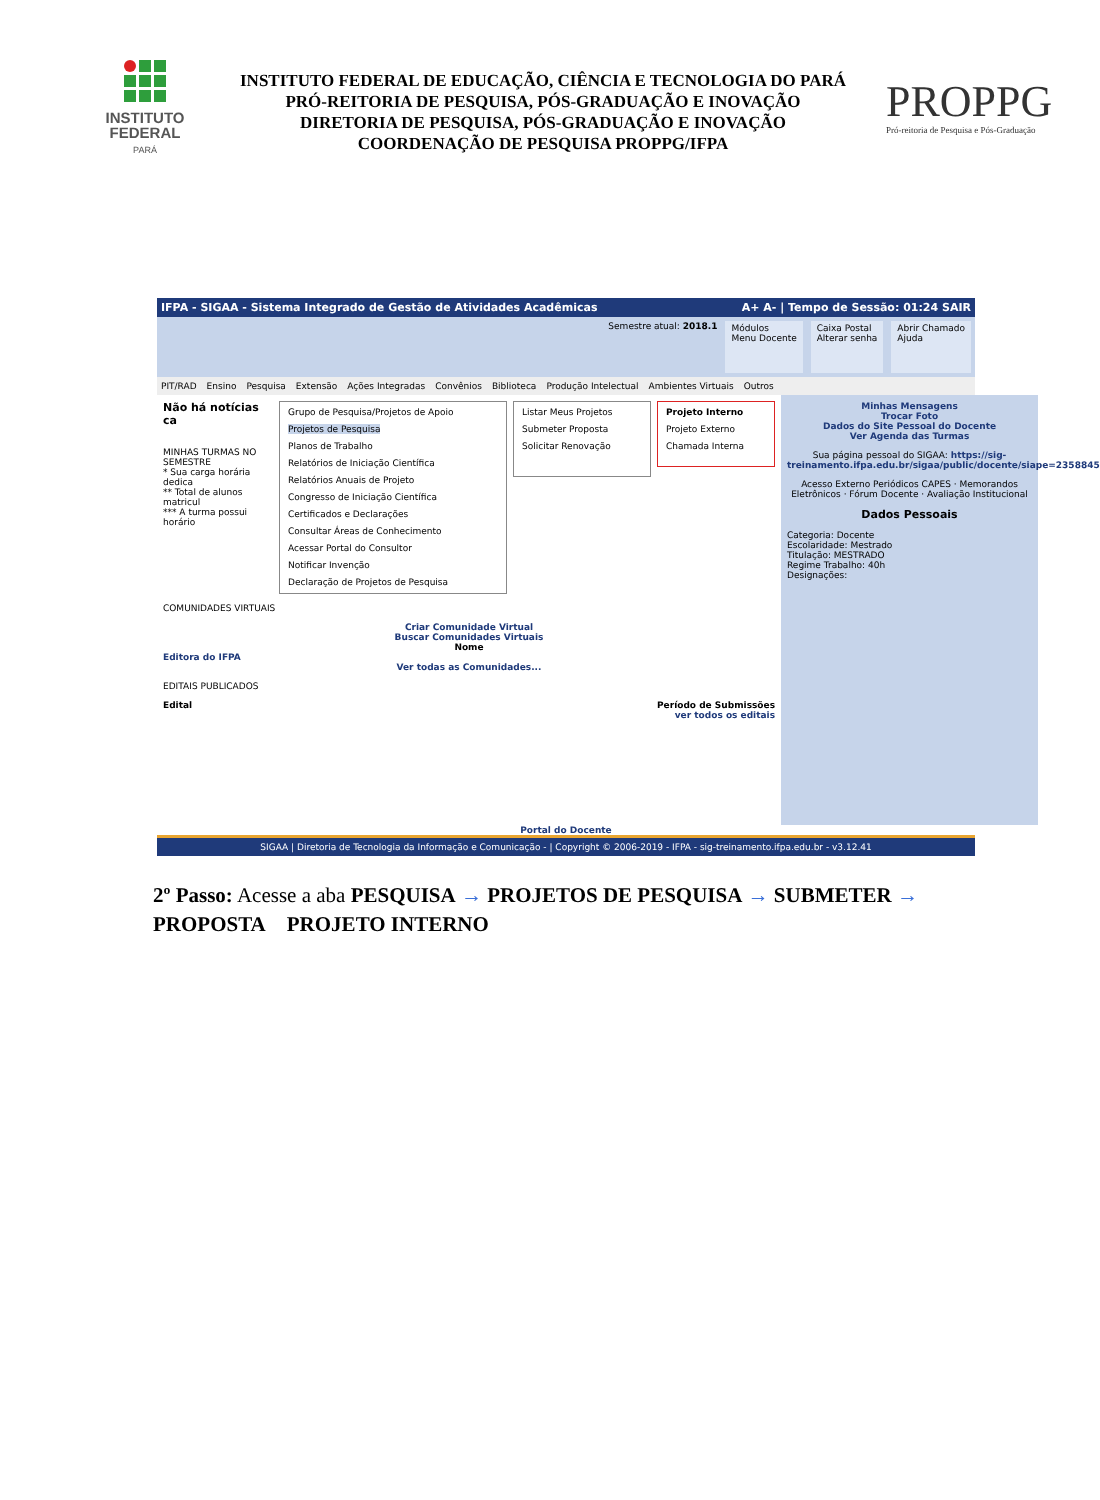INSTITUTO
FEDERAL
PARÁ
INSTITUTO FEDERAL DE EDUCAÇÃO, CIÊNCIA E TECNOLOGIA DO PARÁ
PRÓ-REITORIA DE PESQUISA, PÓS-GRADUAÇÃO E INOVAÇÃO
DIRETORIA DE PESQUISA, PÓS-GRADUAÇÃO E INOVAÇÃO
COORDENAÇÃO DE PESQUISA PROPPG/IFPA
PROPPG
Pró-reitoria de Pesquisa e Pós-Graduação
IFPA - SIGAA - Sistema Integrado de Gestão de Atividades Acadêmicas A+ A- | Tempo de Sessão: 01:24 SAIR
Semestre atual: 2018.1 Módulos
Menu Docente
Caixa Postal
Alterar senha
Abrir Chamado
Ajuda
PIT/RAD Ensino Pesquisa Extensão Ações Integradas Convênios Biblioteca Produção Intelectual Ambientes Virtuais Outros
Não há notícias ca
MINHAS TURMAS NO SEMESTRE
* Sua carga horária dedica
** Total de alunos matricul
*** A turma possui horário
Grupo de Pesquisa/Projetos de Apoio
Projetos de Pesquisa
Planos de Trabalho
Relatórios de Iniciação Científica
Relatórios Anuais de Projeto
Congresso de Iniciação Científica
Certificados e Declarações
Consultar Áreas de Conhecimento
Acessar Portal do Consultor
Notificar Invenção
Declaração de Projetos de Pesquisa
Listar Meus Projetos
Submeter Proposta
Solicitar Renovação
Projeto Interno
Projeto Externo
Chamada Interna
COMUNIDADES VIRTUAIS
Criar Comunidade Virtual
Buscar Comunidades Virtuais
Nome
Editora do IFPA
Ver todas as Comunidades...
EDITAIS PUBLICADOS
Edital Período de Submissões
ver todos os editais
Minhas Mensagens
Trocar Foto
Dados do Site Pessoal do Docente
Ver Agenda das Turmas
Sua página pessoal do SIGAA: https://sig-treinamento.ifpa.edu.br/sigaa/public/docente/siape=2358845
Acesso Externo Periódicos CAPES · Memorandos Eletrônicos · Fórum Docente · Avaliação Institucional
Dados Pessoais
Categoria: Docente
Escolaridade: Mestrado
Titulação: MESTRADO
Regime Trabalho: 40h
Designações:
Portal do Docente
SIGAA | Diretoria de Tecnologia da Informação e Comunicação - | Copyright © 2006-2019 - IFPA - sig-treinamento.ifpa.edu.br - v3.12.41
2º Passo: Acesse a aba PESQUISA → PROJETOS DE PESQUISA → SUBMETER → PROPOSTA PROJETO INTERNO